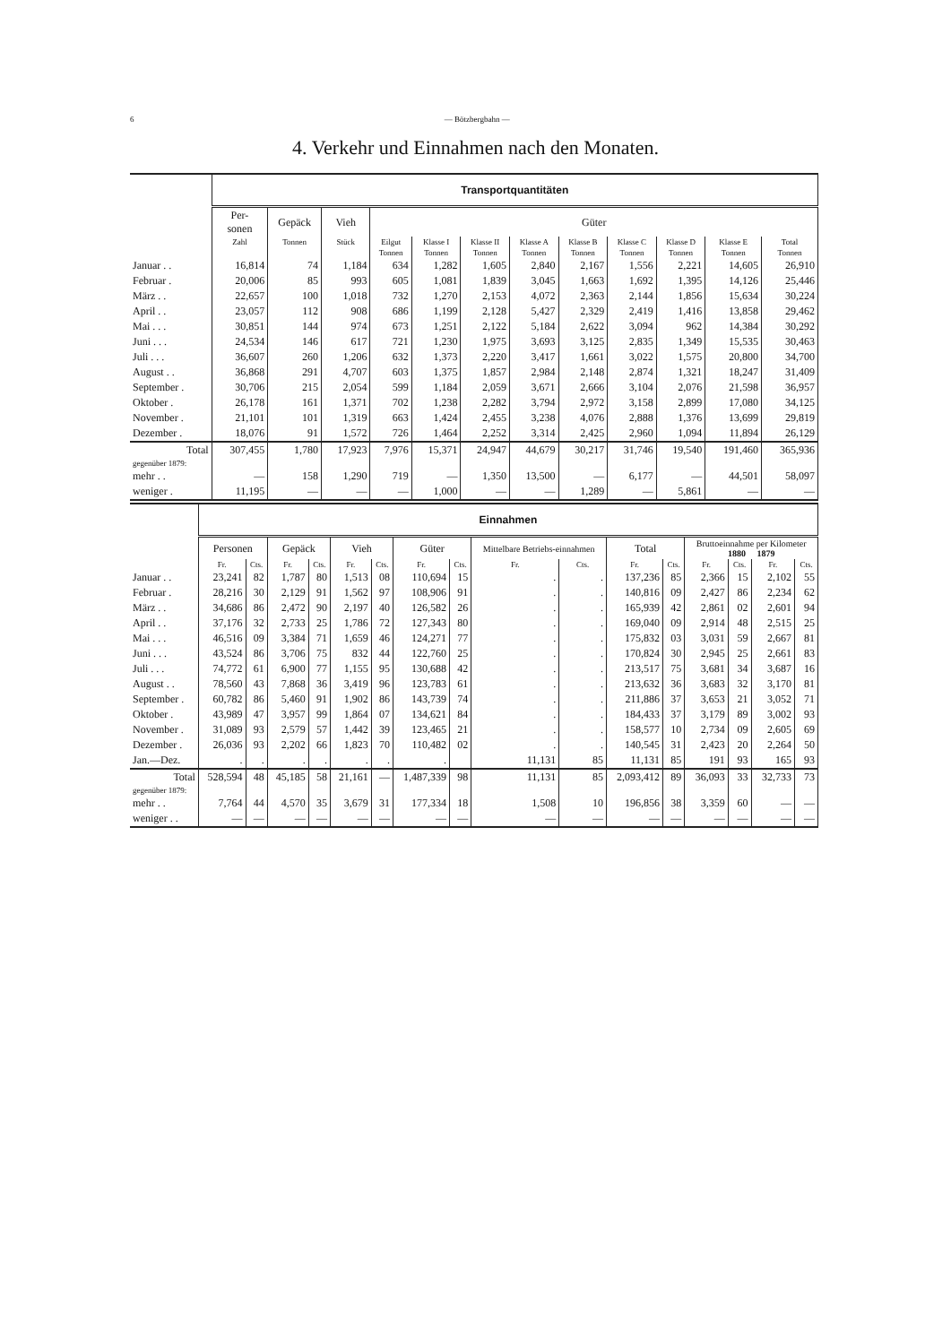6 — Bötzbergbahn —
4. Verkehr und Einnahmen nach den Monaten.
| | Transportquantitäten | | | | | | | | | | | |
| --- | --- | --- | --- | --- | --- | --- | --- | --- | --- | --- | --- | --- |
| | Per- sonen | Gepäck | Vieh | Güter | | | | | | | | |
| | Zahl | Tonnen | Stück | Eilgut | Klasse I | Klasse II | Klasse A | Klasse B | Klasse C | Klasse D | Klasse E | Total |
| | | | | Tonnen | Tonnen | Tonnen | Tonnen | Tonnen | Tonnen | Tonnen | Tonnen | Tonnen |
| Januar . . | 16,814 | 74 | 1,184 | 634 | 1,282 | 1,605 | 2,840 | 2,167 | 1,556 | 2,221 | 14,605 | 26,910 |
| Februar . | 20,006 | 85 | 993 | 605 | 1,081 | 1,839 | 3,045 | 1,663 | 1,692 | 1,395 | 14,126 | 25,446 |
| März . . | 22,657 | 100 | 1,018 | 732 | 1,270 | 2,153 | 4,072 | 2,363 | 2,144 | 1,856 | 15,634 | 30,224 |
| April . . | 23,057 | 112 | 908 | 686 | 1,199 | 2,128 | 5,427 | 2,329 | 2,419 | 1,416 | 13,858 | 29,462 |
| Mai . . . | 30,851 | 144 | 974 | 673 | 1,251 | 2,122 | 5,184 | 2,622 | 3,094 | 962 | 14,384 | 30,292 |
| Juni . . . | 24,534 | 146 | 617 | 721 | 1,230 | 1,975 | 3,693 | 3,125 | 2,835 | 1,349 | 15,535 | 30,463 |
| Juli . . . | 36,607 | 260 | 1,206 | 632 | 1,373 | 2,220 | 3,417 | 1,661 | 3,022 | 1,575 | 20,800 | 34,700 |
| August . . | 36,868 | 291 | 4,707 | 603 | 1,375 | 1,857 | 2,984 | 2,148 | 2,874 | 1,321 | 18,247 | 31,409 |
| September . | 30,706 | 215 | 2,054 | 599 | 1,184 | 2,059 | 3,671 | 2,666 | 3,104 | 2,076 | 21,598 | 36,957 |
| Oktober . | 26,178 | 161 | 1,371 | 702 | 1,238 | 2,282 | 3,794 | 2,972 | 3,158 | 2,899 | 17,080 | 34,125 |
| November . | 21,101 | 101 | 1,319 | 663 | 1,424 | 2,455 | 3,238 | 4,076 | 2,888 | 1,376 | 13,699 | 29,819 |
| Dezember . | 18,076 | 91 | 1,572 | 726 | 1,464 | 2,252 | 3,314 | 2,425 | 2,960 | 1,094 | 11,894 | 26,129 |
| Total | 307,455 | 1,780 | 17,923 | 7,976 | 15,371 | 24,947 | 44,679 | 30,217 | 31,746 | 19,540 | 191,460 | 365,936 |
| gegenüber 1879: | | | | | | | | | | | | |
| mehr . . | — | 158 | 1,290 | 719 | — | 1,350 | 13,500 | — | 6,177 | — | 44,501 | 58,097 |
| weniger . | 11,195 | — | — | — | 1,000 | — | — | 1,289 | — | 5,861 | — | — |
| | Einnahmen | | | | | | | | | | | | | | | |
| --- | --- | --- | --- | --- | --- | --- | --- | --- | --- | --- | --- | --- | --- | --- | --- | --- |
| | Personen | | Gepäck | | Vieh | | Güter | | Mittelbare Betriebs-einnahmen | | Total | | Bruttoeinnahme per Kilometer 1880 1879 | | | |
| | Fr. | Cts. | Fr. | Cts. | Fr. | Cts. | Fr. | Cts. | Fr. | Cts. | Fr. | Cts. | Fr. | Cts. | Fr. | Cts. |
| Januar . . | 23,241 | 82 | 1,787 | 80 | 1,513 | 08 | 110,694 | 15 | . | . | 137,236 | 85 | 2,366 | 15 | 2,102 | 55 |
| Februar . | 28,216 | 30 | 2,129 | 91 | 1,562 | 97 | 108,906 | 91 | . | . | 140,816 | 09 | 2,427 | 86 | 2,234 | 62 |
| März . . | 34,686 | 86 | 2,472 | 90 | 2,197 | 40 | 126,582 | 26 | . | . | 165,939 | 42 | 2,861 | 02 | 2,601 | 94 |
| April . . | 37,176 | 32 | 2,733 | 25 | 1,786 | 72 | 127,343 | 80 | . | . | 169,040 | 09 | 2,914 | 48 | 2,515 | 25 |
| Mai . . . | 46,516 | 09 | 3,384 | 71 | 1,659 | 46 | 124,271 | 77 | . | . | 175,832 | 03 | 3,031 | 59 | 2,667 | 81 |
| Juni . . . | 43,524 | 86 | 3,706 | 75 | 832 | 44 | 122,760 | 25 | . | . | 170,824 | 30 | 2,945 | 25 | 2,661 | 83 |
| Juli . . . | 74,772 | 61 | 6,900 | 77 | 1,155 | 95 | 130,688 | 42 | . | . | 213,517 | 75 | 3,681 | 34 | 3,687 | 16 |
| August . . | 78,560 | 43 | 7,868 | 36 | 3,419 | 96 | 123,783 | 61 | . | . | 213,632 | 36 | 3,683 | 32 | 3,170 | 81 |
| September . | 60,782 | 86 | 5,460 | 91 | 1,902 | 86 | 143,739 | 74 | . | . | 211,886 | 37 | 3,653 | 21 | 3,052 | 71 |
| Oktober . | 43,989 | 47 | 3,957 | 99 | 1,864 | 07 | 134,621 | 84 | . | . | 184,433 | 37 | 3,179 | 89 | 3,002 | 93 |
| November . | 31,089 | 93 | 2,579 | 57 | 1,442 | 39 | 123,465 | 21 | . | . | 158,577 | 10 | 2,734 | 09 | 2,605 | 69 |
| Dezember . | 26,036 | 93 | 2,202 | 66 | 1,823 | 70 | 110,482 | 02 | . | . | 140,545 | 31 | 2,423 | 20 | 2,264 | 50 |
| Jan.—Dez. | . | . | . | . | . | . | . | | 11,131 | 85 | 11,131 | 85 | 191 | 93 | 165 | 93 |
| Total | 528,594 | 48 | 45,185 | 58 | 21,161 | — | 1,487,339 | 98 | 11,131 | 85 | 2,093,412 | 89 | 36,093 | 33 | 32,733 | 73 |
| gegenüber 1879: | | | | | | | | | | | | | | | | |
| mehr . . | 7,764 | 44 | 4,570 | 35 | 3,679 | 31 | 177,334 | 18 | 1,508 | 10 | 196,856 | 38 | 3,359 | 60 | — | — |
| weniger . . | — | — | — | — | — | — | — | — | — | — | — | — | — | — | — | — |